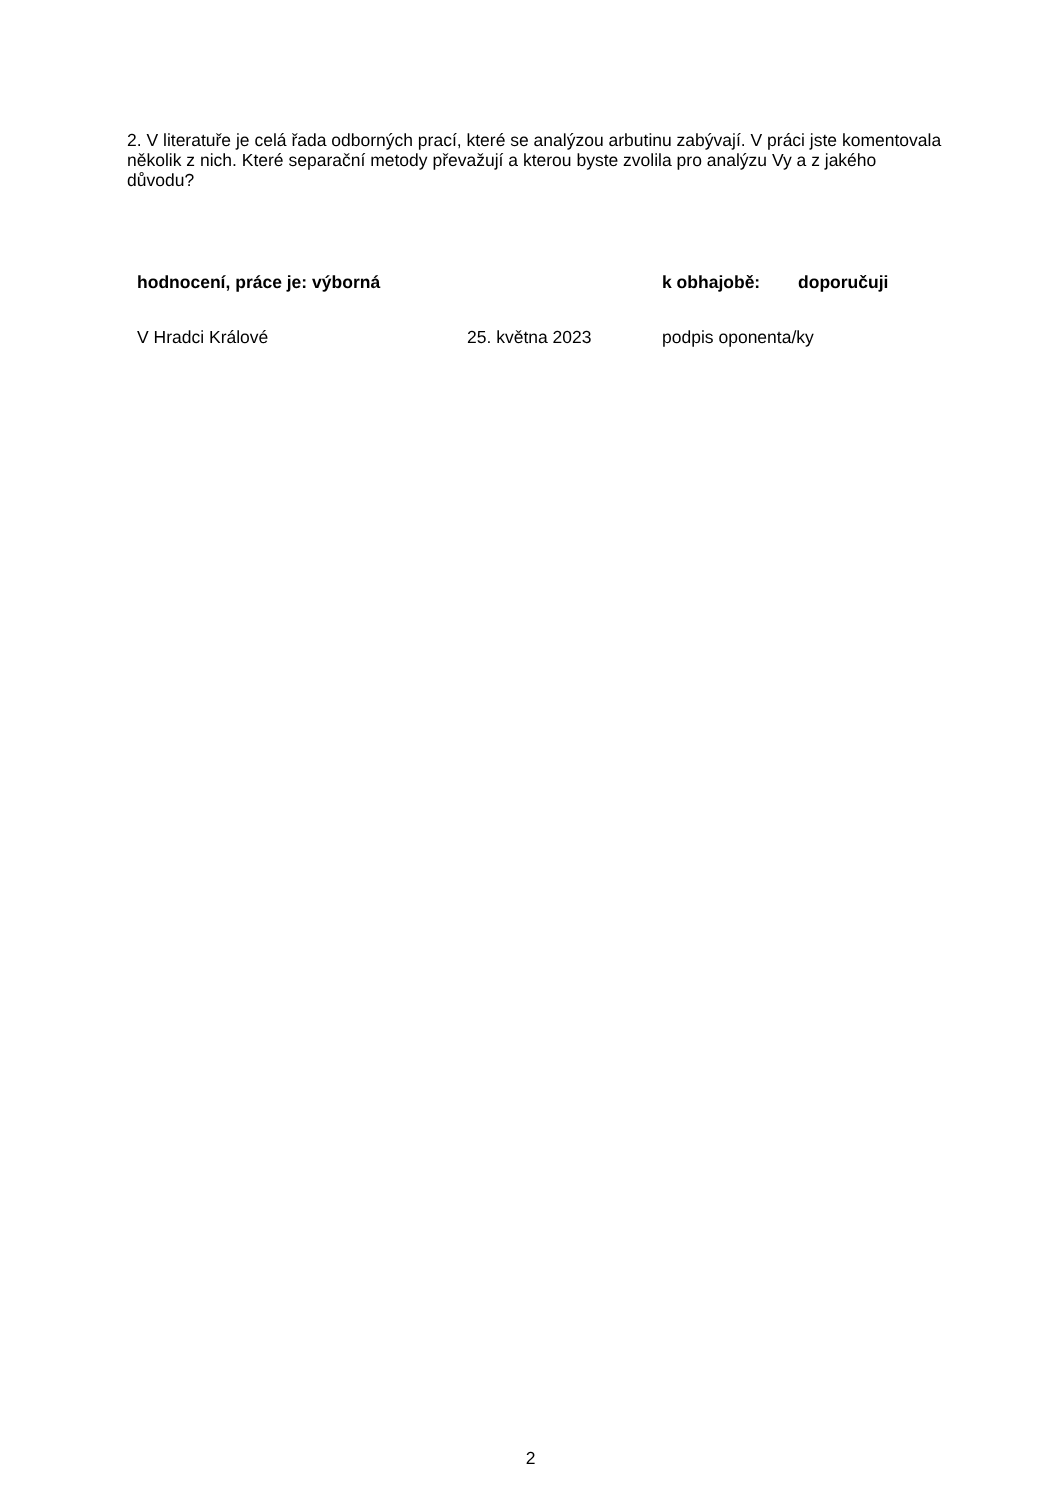2. V literatuře je celá řada odborných prací, které se analýzou arbutinu zabývají. V práci jste komentovala několik z nich. Které separační metody převažují a kterou byste zvolila pro analýzu Vy a z jakého důvodu?
hodnocení, práce je: výborná k obhajobě: doporučuji
V Hradci Králové 25. května 2023 podpis oponenta/ky
2